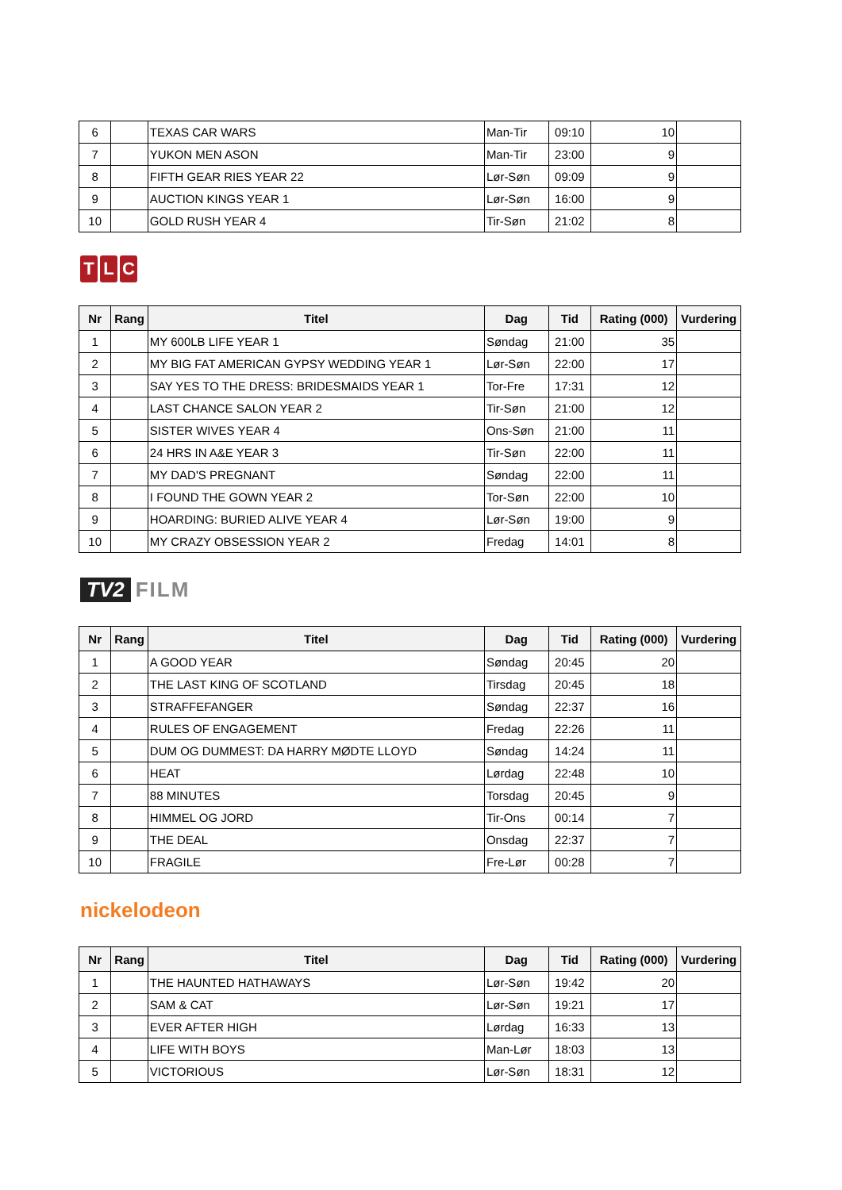| 6 | | TEXAS CAR WARS | Man-Tir | 09:10 | 10 | |
| 7 | | YUKON MEN ASON | Man-Tir | 23:00 | 9 | |
| 8 | | FIFTH GEAR RIES YEAR 22 | Lør-Søn | 09:09 | 9 | |
| 9 | | AUCTION KINGS YEAR 1 | Lør-Søn | 16:00 | 9 | |
| 10 | | GOLD RUSH YEAR 4 | Tir-Søn | 21:02 | 8 | |
T L C
| Nr | Rang | Titel | Dag | Tid | Rating (000) | Vurdering |
| --- | --- | --- | --- | --- | --- | --- |
| 1 | | MY 600LB LIFE YEAR 1 | Søndag | 21:00 | 35 | |
| 2 | | MY BIG FAT AMERICAN GYPSY WEDDING YEAR 1 | Lør-Søn | 22:00 | 17 | |
| 3 | | SAY YES TO THE DRESS: BRIDESMAIDS YEAR 1 | Tor-Fre | 17:31 | 12 | |
| 4 | | LAST CHANCE SALON YEAR 2 | Tir-Søn | 21:00 | 12 | |
| 5 | | SISTER WIVES YEAR 4 | Ons-Søn | 21:00 | 11 | |
| 6 | | 24 HRS IN A&E YEAR 3 | Tir-Søn | 22:00 | 11 | |
| 7 | | MY DAD'S PREGNANT | Søndag | 22:00 | 11 | |
| 8 | | I FOUND THE GOWN YEAR 2 | Tor-Søn | 22:00 | 10 | |
| 9 | | HOARDING: BURIED ALIVE YEAR 4 | Lør-Søn | 19:00 | 9 | |
| 10 | | MY CRAZY OBSESSION YEAR 2 | Fredag | 14:01 | 8 | |
TV2 FILM
| Nr | Rang | Titel | Dag | Tid | Rating (000) | Vurdering |
| --- | --- | --- | --- | --- | --- | --- |
| 1 | | A GOOD YEAR | Søndag | 20:45 | 20 | |
| 2 | | THE LAST KING OF SCOTLAND | Tirsdag | 20:45 | 18 | |
| 3 | | STRAFFEFANGER | Søndag | 22:37 | 16 | |
| 4 | | RULES OF ENGAGEMENT | Fredag | 22:26 | 11 | |
| 5 | | DUM OG DUMMEST: DA HARRY MØDTE LLOYD | Søndag | 14:24 | 11 | |
| 6 | | HEAT | Lørdag | 22:48 | 10 | |
| 7 | | 88 MINUTES | Torsdag | 20:45 | 9 | |
| 8 | | HIMMEL OG JORD | Tir-Ons | 00:14 | 7 | |
| 9 | | THE DEAL | Onsdag | 22:37 | 7 | |
| 10 | | FRAGILE | Fre-Lør | 00:28 | 7 | |
nickelodeon
| Nr | Rang | Titel | Dag | Tid | Rating (000) | Vurdering |
| --- | --- | --- | --- | --- | --- | --- |
| 1 | | THE HAUNTED HATHAWAYS | Lør-Søn | 19:42 | 20 | |
| 2 | | SAM & CAT | Lør-Søn | 19:21 | 17 | |
| 3 | | EVER AFTER HIGH | Lørdag | 16:33 | 13 | |
| 4 | | LIFE WITH BOYS | Man-Lør | 18:03 | 13 | |
| 5 | | VICTORIOUS | Lør-Søn | 18:31 | 12 | |